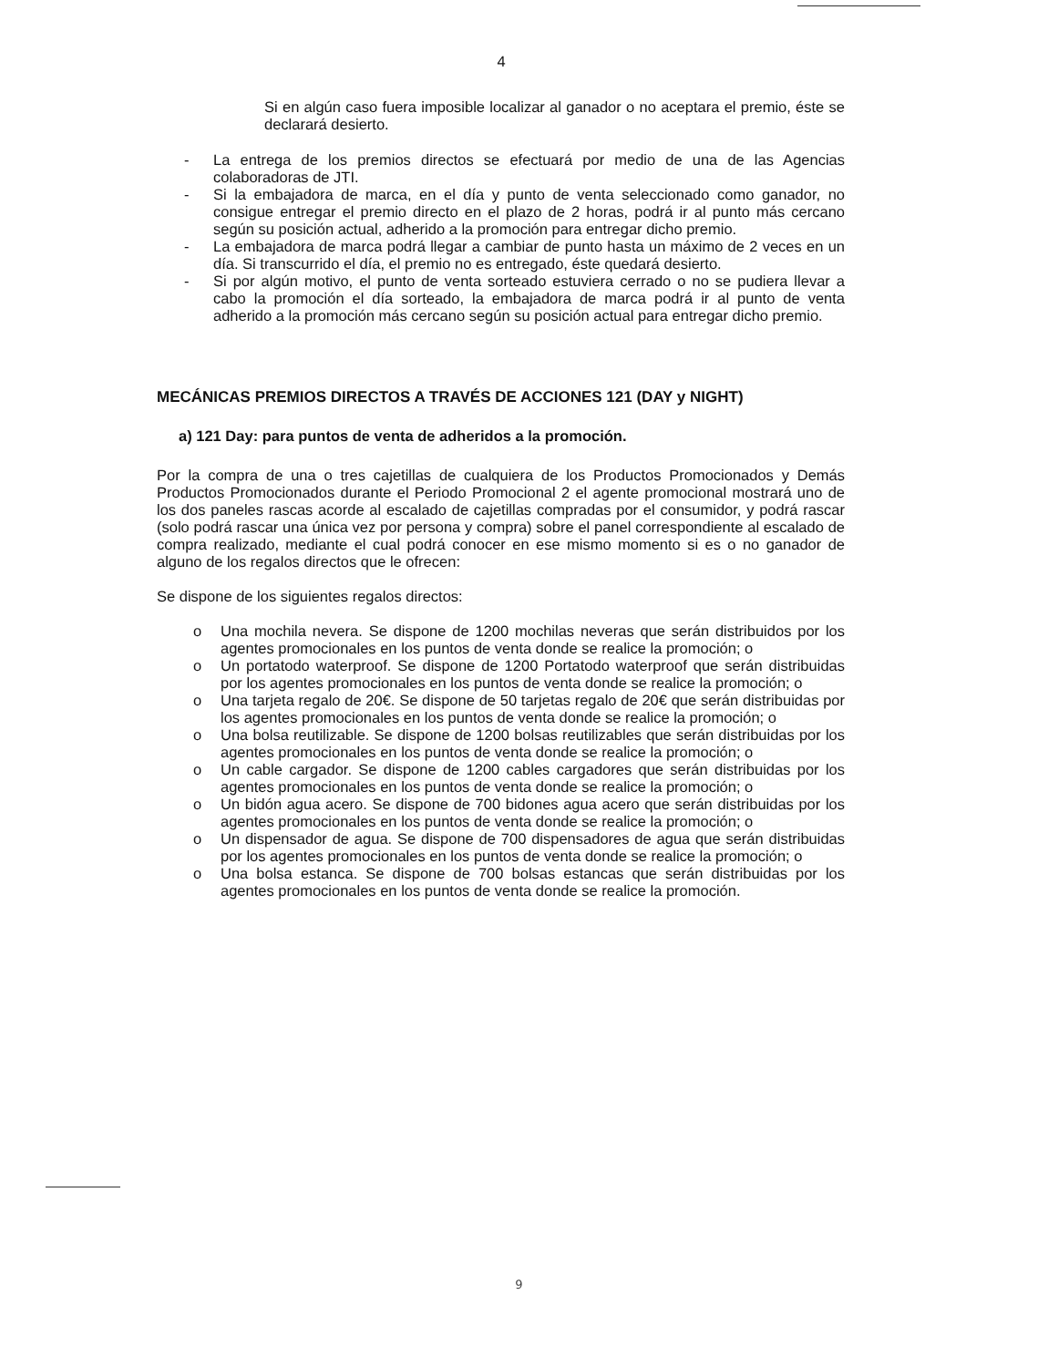4
Si en algún caso fuera imposible localizar al ganador o no aceptara el premio, éste se declarará desierto.
- La entrega de los premios directos se efectuará por medio de una de las Agencias colaboradoras de JTI.
- Si la embajadora de marca, en el día y punto de venta seleccionado como ganador, no consigue entregar el premio directo en el plazo de 2 horas, podrá ir al punto más cercano según su posición actual, adherido a la promoción para entregar dicho premio.
- La embajadora de marca podrá llegar a cambiar de punto hasta un máximo de 2 veces en un día. Si transcurrido el día, el premio no es entregado, éste quedará desierto.
- Si por algún motivo, el punto de venta sorteado estuviera cerrado o no se pudiera llevar a cabo la promoción el día sorteado, la embajadora de marca podrá ir al punto de venta adherido a la promoción más cercano según su posición actual para entregar dicho premio.
MECÁNICAS PREMIOS DIRECTOS A TRAVÉS DE ACCIONES 121 (DAY y NIGHT)
a) 121 Day: para puntos de venta de adheridos a la promoción.
Por la compra de una o tres cajetillas de cualquiera de los Productos Promocionados y Demás Productos Promocionados durante el Periodo Promocional 2 el agente promocional mostrará uno de los dos paneles rascas acorde al escalado de cajetillas compradas por el consumidor, y podrá rascar (solo podrá rascar una única vez por persona y compra) sobre el panel correspondiente al escalado de compra realizado, mediante el cual podrá conocer en ese mismo momento si es o no ganador de alguno de los regalos directos que le ofrecen:
Se dispone de los siguientes regalos directos:
o Una mochila nevera. Se dispone de 1200 mochilas neveras que serán distribuidos por los agentes promocionales en los puntos de venta donde se realice la promoción; o
o Un portatodo waterproof. Se dispone de 1200 Portatodo waterproof que serán distribuidas por los agentes promocionales en los puntos de venta donde se realice la promoción; o
o Una tarjeta regalo de 20€. Se dispone de 50 tarjetas regalo de 20€ que serán distribuidas por los agentes promocionales en los puntos de venta donde se realice la promoción; o
o Una bolsa reutilizable. Se dispone de 1200 bolsas reutilizables que serán distribuidas por los agentes promocionales en los puntos de venta donde se realice la promoción; o
o Un cable cargador. Se dispone de 1200 cables cargadores que serán distribuidas por los agentes promocionales en los puntos de venta donde se realice la promoción; o
o Un bidón agua acero. Se dispone de 700 bidones agua acero que serán distribuidas por los agentes promocionales en los puntos de venta donde se realice la promoción; o
o Un dispensador de agua. Se dispone de 700 dispensadores de agua que serán distribuidas por los agentes promocionales en los puntos de venta donde se realice la promoción; o
o Una bolsa estanca. Se dispone de 700 bolsas estancas que serán distribuidas por los agentes promocionales en los puntos de venta donde se realice la promoción.
9